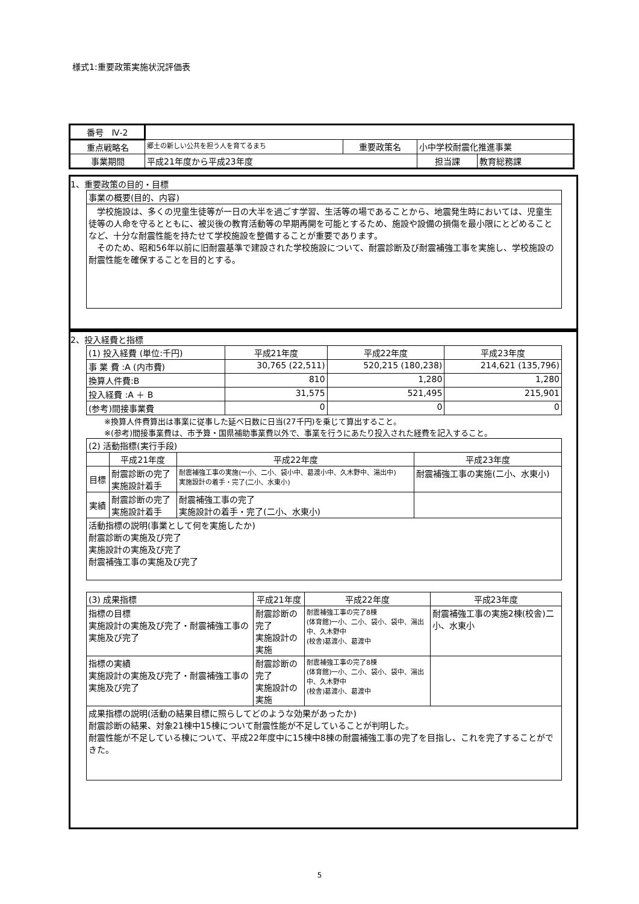様式1:重要政策実施状況評価表
| 番号 Ⅳ-2 | | | | |
| 重点戦略名 | 郷土の新しい公共を担う人を育てるまち | 重要政策名 | 小中学校耐震化推進事業 | |
| 事業期間 | 平成21年度から平成23年度 | | 担当課 | 教育総務課 |
1、重要政策の目的・目標
| 事業の概要(目的、内容) |
| 学校施設は、多くの児童生徒等が一日の大半を過ごす学習、生活等の場であることから、地震発生時においては、児童生徒等の人命を守るとともに、被災後の教育活動等の早期再開を可能とするため、施設や設備の損傷を最小限にとどめることなど、十分な耐震性能を持たせて学校施設を整備することが重要であります。 そのため、昭和56年以前に旧耐震基準で建設された学校施設について、耐震診断及び耐震補強工事を実施し、学校施設の耐震性能を確保することを目的とする。 |
2、投入経費と指標
| (1) 投入経費 (単位:千円) | 平成21年度 | 平成22年度 | 平成23年度 |
| 事 業 費 :A (内市費) | 30,765 (22,511) | 520,215 (180,238) | 214,621 (135,796) |
| 換算人件費:B | 810 | 1,280 | 1,280 |
| 投入経費 :A ＋ B | 31,575 | 521,495 | 215,901 |
| (参考)間接事業費 | 0 | 0 | 0 |
※換算人件費算出は事業に従事した延べ日数に日当(27千円)を乗じて算出すること。
※(参考)間接事業費は、市予算・国県補助事業費以外で、事業を行うにあたり投入された経費を記入すること。
| (2) 活動指標(実行手段) | | | |
| | 平成21年度 | 平成22年度 | 平成23年度 |
| 目標 | 耐震診断の完了 実施設計着手 | 耐震補強工事の実施(一小、二小、袋小中、葛渡小中、久木野中、湯出中) 実施設計の着手・完了(二小、水東小) | 耐震補強工事の実施(二小、水東小) |
| 実績 | 耐震診断の完了 実施設計着手 | 耐震補強工事の完了 実施設計の着手・完了(二小、水東小) | |
| 活動指標の説明(事業として何を実施したか) 耐震診断の実施及び完了 実施設計の実施及び完了 耐震補強工事の実施及び完了 | | | |
| (3) 成果指標 | 平成21年度 | 平成22年度 | 平成23年度 |
| 指標の目標 実施設計の実施及び完了・耐震補強工事の実施及び完了 | 耐震診断の完了 実施設計の実施 | 耐震補強工事の完了8棟 (体育館)一小、二小、袋小、袋中、湯出中、久木野中 (校舎)葛渡小、葛渡中 | 耐震補強工事の実施2棟(校舎)二小、水東小 |
| 指標の実績 実施設計の実施及び完了・耐震補強工事の実施及び完了 | 耐震診断の完了 実施設計の実施 | 耐震補強工事の完了8棟 (体育館)一小、二小、袋小、袋中、湯出中、久木野中 (校舎)葛渡小、葛渡中 | |
| 成果指標の説明(活動の結果目標に照らしてどのような効果があったか) 耐震診断の結果、対象21棟中15棟について耐震性能が不足していることが判明した。 耐震性能が不足している棟について、平成22年度中に15棟中8棟の耐震補強工事の完了を目指し、これを完了することができた。 | | | |
5